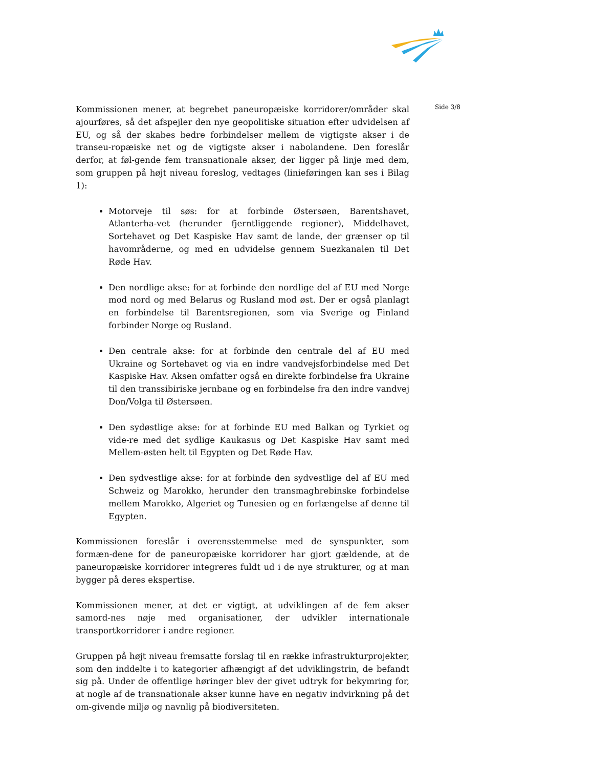Side 3/8
Kommissionen mener, at begrebet paneuropæiske korridorer/områder skal ajourføres, så det afspejler den nye geopolitiske situation efter udvidelsen af EU, og så der skabes bedre forbindelser mellem de vigtigste akser i de transeu-ropæiske net og de vigtigste akser i nabolandene. Den foreslår derfor, at føl-gende fem transnationale akser, der ligger på linje med dem, som gruppen på højt niveau foreslog, vedtages (linieføringen kan ses i Bilag 1):
Motorveje til søs: for at forbinde Østersøen, Barentshavet, Atlanterha-vet (herunder fjerntliggende regioner), Middelhavet, Sortehavet og Det Kaspiske Hav samt de lande, der grænser op til havområderne, og med en udvidelse gennem Suezkanalen til Det Røde Hav.
Den nordlige akse: for at forbinde den nordlige del af EU med Norge mod nord og med Belarus og Rusland mod øst. Der er også planlagt en forbindelse til Barentsregionen, som via Sverige og Finland forbinder Norge og Rusland.
Den centrale akse: for at forbinde den centrale del af EU med Ukraine og Sortehavet og via en indre vandvejsforbindelse med Det Kaspiske Hav. Aksen omfatter også en direkte forbindelse fra Ukraine til den transsibiriske jernbane og en forbindelse fra den indre vandvej Don/Volga til Østersøen.
Den sydøstlige akse: for at forbinde EU med Balkan og Tyrkiet og vide-re med det sydlige Kaukasus og Det Kaspiske Hav samt med Mellem-østen helt til Egypten og Det Røde Hav.
Den sydvestlige akse: for at forbinde den sydvestlige del af EU med Schweiz og Marokko, herunder den transmaghrebinske forbindelse mellem Marokko, Algeriet og Tunesien og en forlængelse af denne til Egypten.
Kommissionen foreslår i overensstemmelse med de synspunkter, som formæn-dene for de paneuropæiske korridorer har gjort gældende, at de paneuropæiske korridorer integreres fuldt ud i de nye strukturer, og at man bygger på deres ekspertise.
Kommissionen mener, at det er vigtigt, at udviklingen af de fem akser samord-nes nøje med organisationer, der udvikler internationale transportkorridorer i andre regioner.
Gruppen på højt niveau fremsatte forslag til en række infrastrukturprojekter, som den inddelte i to kategorier afhængigt af det udviklingstrin, de befandt sig på. Under de offentlige høringer blev der givet udtryk for bekymring for, at nogle af de transnationale akser kunne have en negativ indvirkning på det om-givende miljø og navnlig på biodiversiteten.